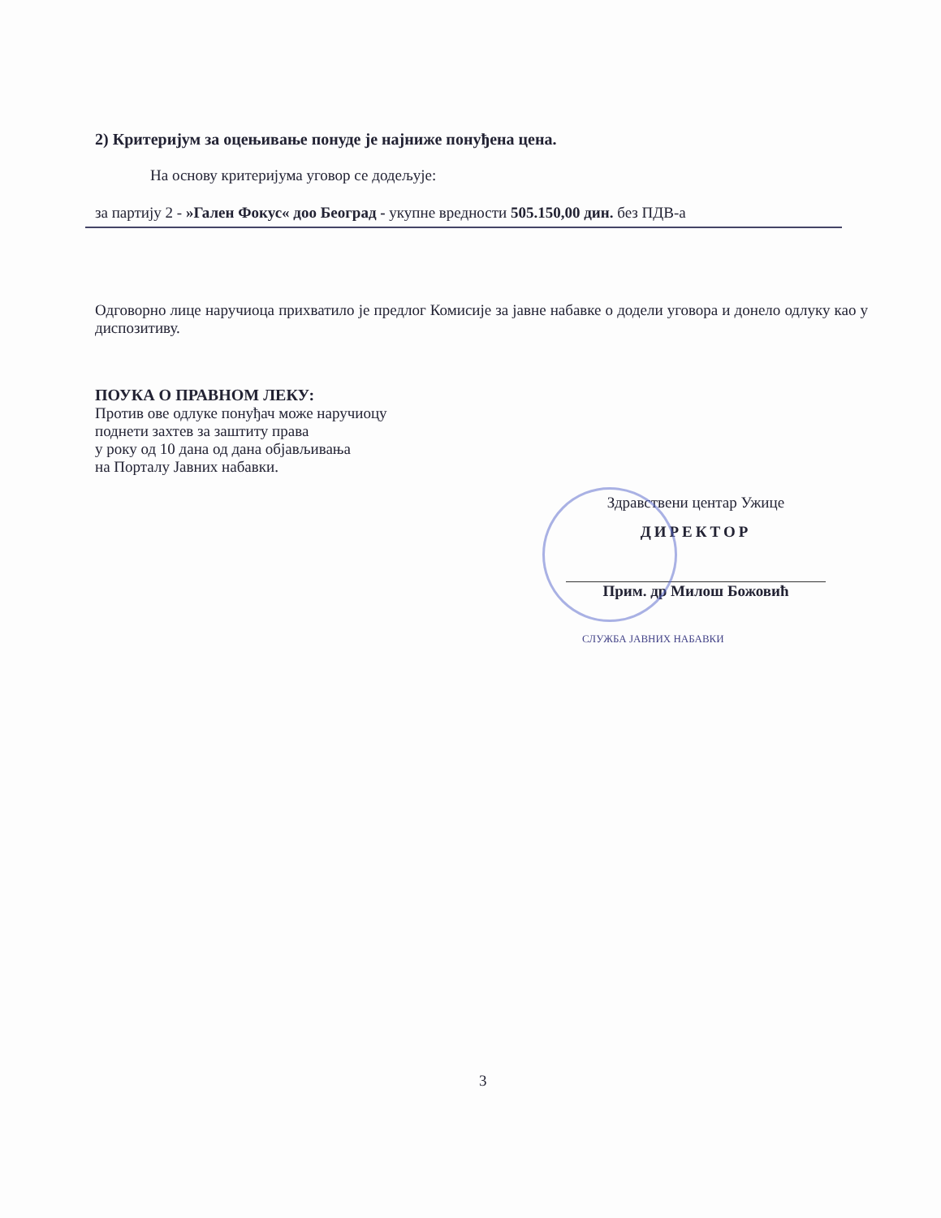2) Критеријум за оцењивање понуде је најниже понуђена цена.
На основу критеријума уговор се додељује:
за партију 2 - »Гален Фокус« доо Београд - укупне вредности 505.150,00 дин. без ПДВ-а
Одговорно лице наручиоца прихватило је предлог Комисије за јавне набавке о додели уговора и донело одлуку као у диспозитиву.
ПОУКА О ПРАВНОМ ЛЕКУ:
Против ове одлуке понуђач може наручиоцу
поднети захтев за заштиту права
у року од 10 дана од дана објављивања
на Порталу Јавних набавки.
Здравствени центар Ужице
ДИРЕКТОР
Прим. др Милош Божовић
СЛУЖБА ЈАВНИХ НАБАВКИ
3